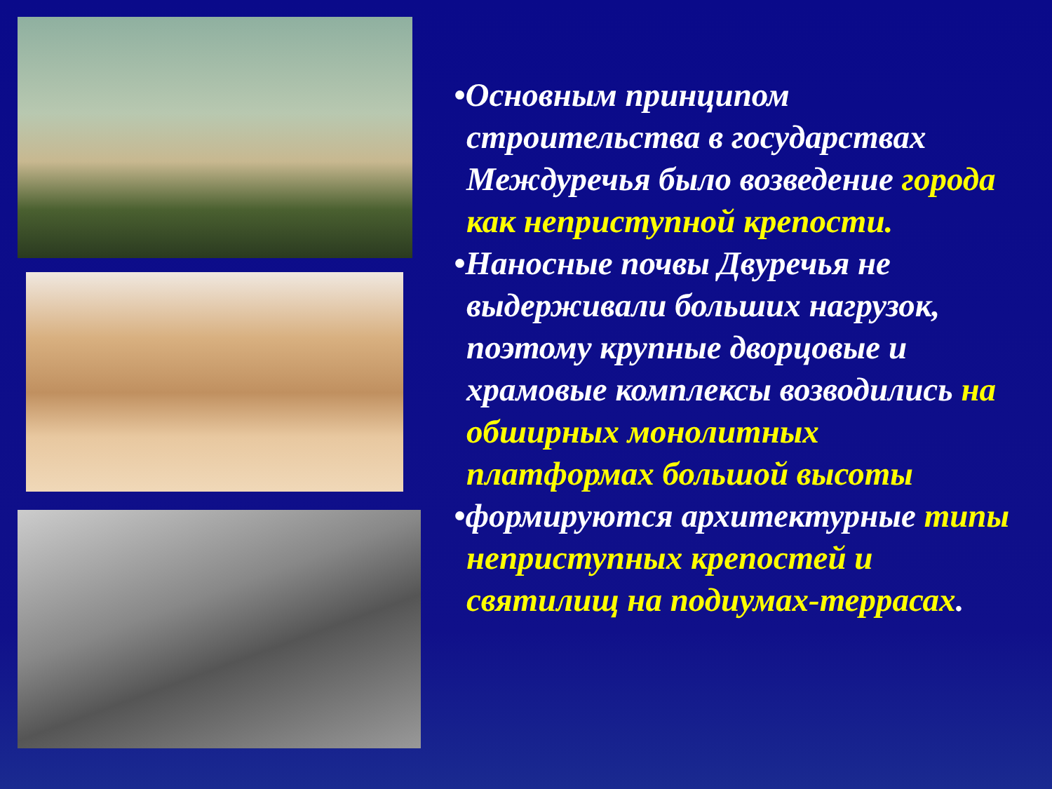•Основным принципом строительства в государствах Междуречья было возведение города как неприступной крепости.
•Наносные почвы Двуречья не выдерживали больших нагрузок, поэтому крупные дворцовые и храмовые комплексы возводились на обширных монолитных платформах большой высоты
•формируются архитектурные типы неприступных крепостей и святилищ на подиумах-террасах.